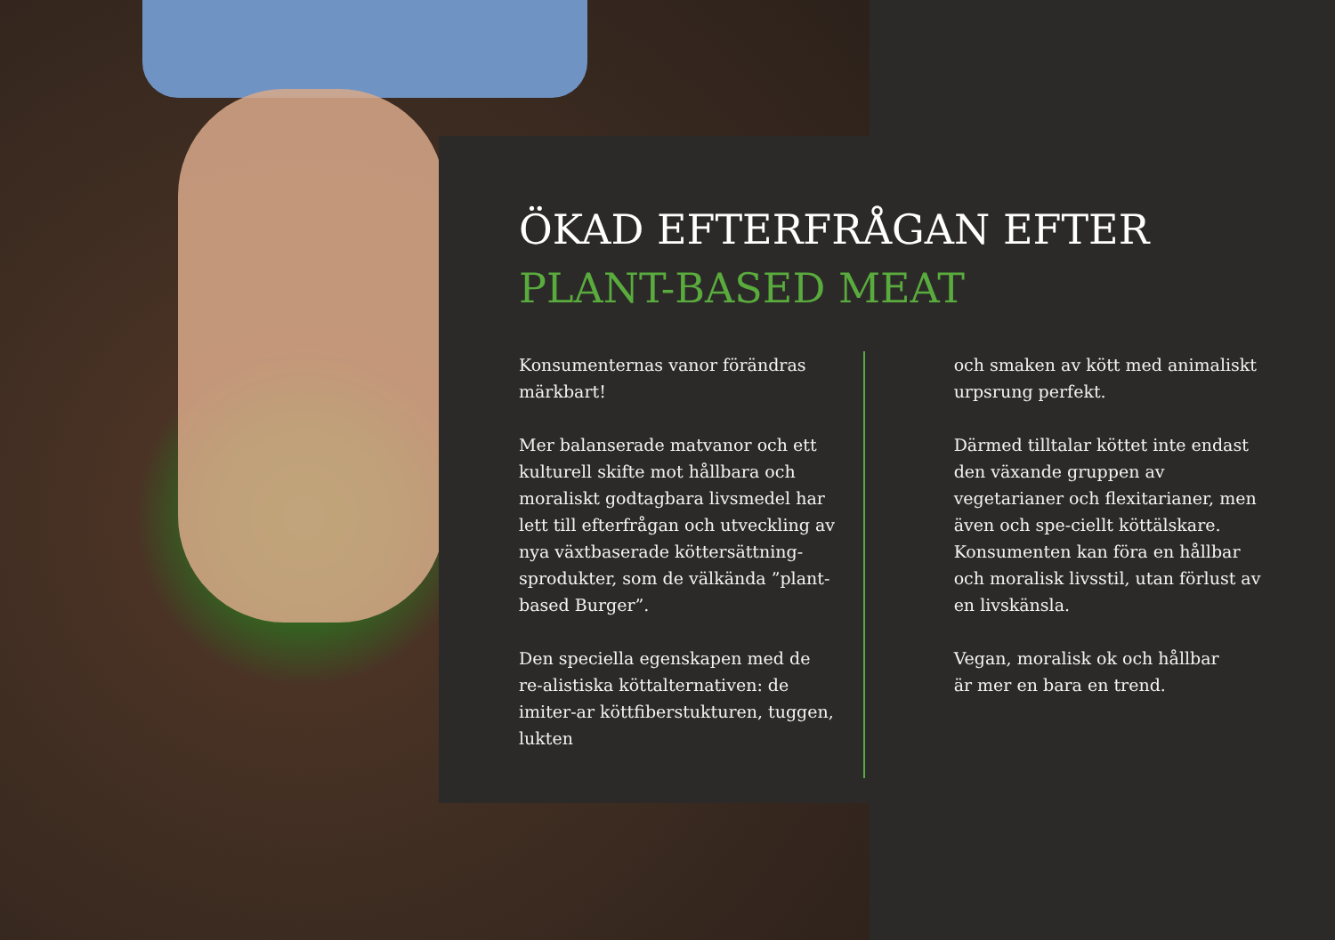ÖKAD EFTERFRÅGAN EFTER
PLANT-BASED MEAT
Konsumenternas vanor förändras märkbart!
Mer balanserade matvanor och ett kulturell skifte mot hållbara och moraliskt godtagbara livsmedel har lett till efterfrågan och utveckling av nya växtbaserade köttersättning-sprodukter, som de välkända ”plant-based Burger”.
Den speciella egenskapen med de re-alistiska köttalternativen: de imiter-ar köttfiberstukturen, tuggen, lukten
och smaken av kött med animaliskt urpsrung perfekt.
Därmed tilltalar köttet inte endast den växande gruppen av vegetarianer och flexitarianer, men även och spe-ciellt köttälskare. Konsumenten kan föra en hållbar och moralisk livsstil, utan förlust av en livskänsla.
Vegan, moralisk ok och hållbar
är mer en bara en trend.